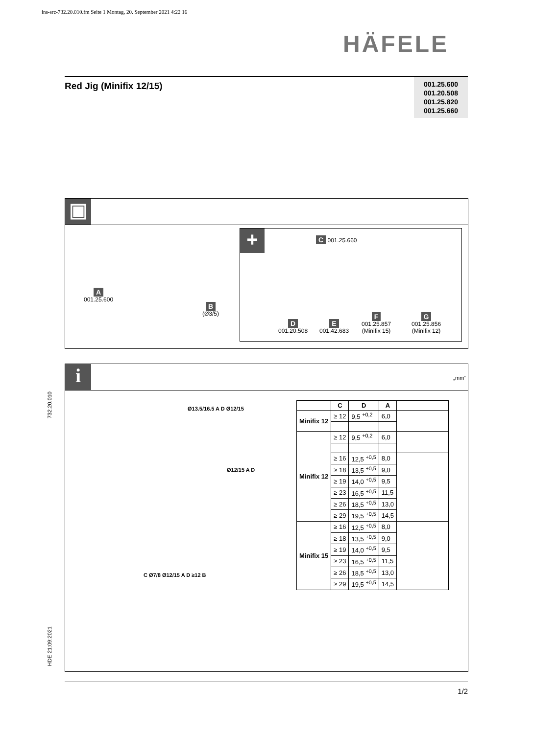ins-src-732.20.010.fm Seite 1 Montag, 20. September 2021 4:22 16
HÄFELE
Red Jig (Minifix 12/15)
001.25.600
001.20.508
001.25.820
001.25.660
▣
A
001.25.600
B
(Ø3/5)
+
C 001.25.660
D
001.20.508
E
001.42.683
F
001.25.857
(Minifix 15)
G
001.25.856
(Minifix 12)
732.20.010
HDE 21:09:2021
i
„mm“
Ø13.5/16.5 A D Ø12/15
Ø12/15 A D
C Ø7/8 Ø12/15 A D ≥12 B
| | C | D | A | |
| --- | --- | --- | --- | --- |
| Minifix 12 | ≥ 12 | 9,5 <sup>+0,2</sup> | 6,0 | |
| Minifix 12 | ≥ 12 | 9,5 <sup>+0,2</sup> | 6,0 | |
| | ≥ 16 | 12,5 <sup>+0,5</sup> | 8,0 | |
| | ≥ 18 | 13,5 <sup>+0,5</sup> | 9,0 | |
| | ≥ 19 | 14,0 <sup>+0,5</sup> | 9,5 | |
| | ≥ 23 | 16,5 <sup>+0,5</sup> | 11,5 | |
| | ≥ 26 | 18,5 <sup>+0,5</sup> | 13,0 | |
| | ≥ 29 | 19,5 <sup>+0,5</sup> | 14,5 | |
| Minifix 15 | ≥ 16 | 12,5 <sup>+0,5</sup> | 8,0 | |
| | ≥ 18 | 13,5 <sup>+0,5</sup> | 9,0 | |
| | ≥ 19 | 14,0 <sup>+0,5</sup> | 9,5 | |
| | ≥ 23 | 16,5 <sup>+0,5</sup> | 11,5 | |
| | ≥ 26 | 18,5 <sup>+0,5</sup> | 13,0 | |
| | ≥ 29 | 19,5 <sup>+0,5</sup> | 14,5 | |
1/2